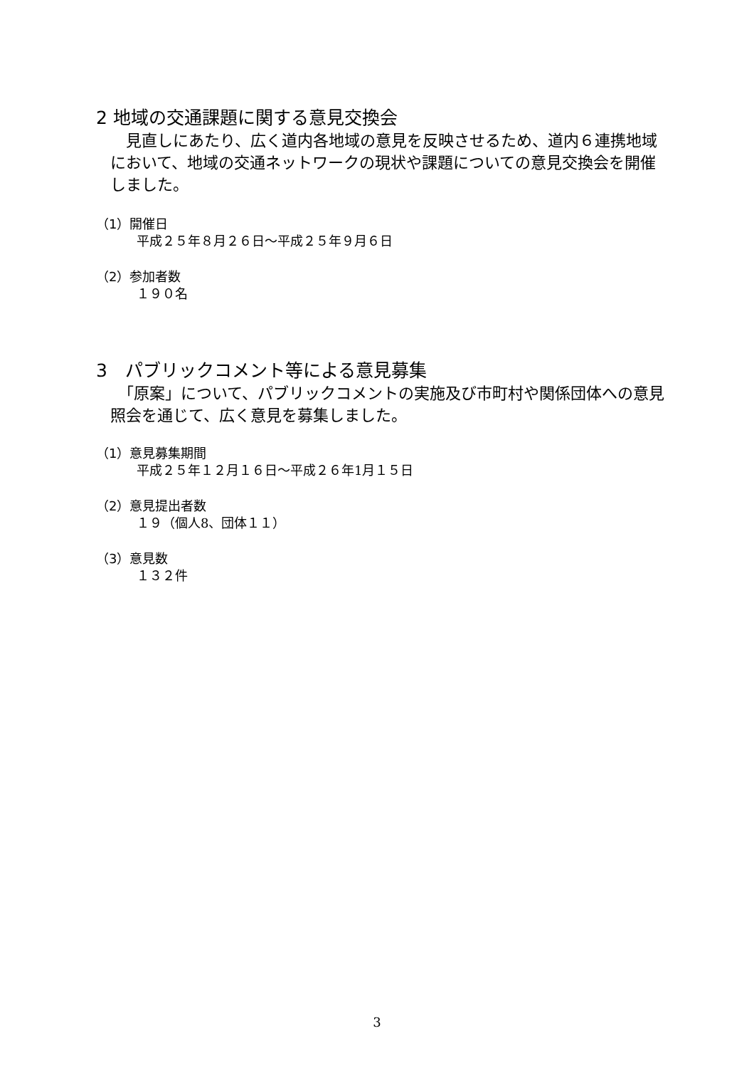2 地域の交通課題に関する意見交換会
　見直しにあたり、広く道内各地域の意見を反映させるため、道内６連携地域において、地域の交通ネットワークの現状や課題についての意見交換会を開催しました。
（1）開催日
平成２５年８月２６日～平成２５年９月６日
（2）参加者数
１９０名
3　パブリックコメント等による意見募集
　「原案」について、パブリックコメントの実施及び市町村や関係団体への意見照会を通じて、広く意見を募集しました。
（1）意見募集期間
平成２５年１２月１６日～平成２６年1月１５日
（2）意見提出者数
１９（個人8、団体１１）
（3）意見数
１３２件
3